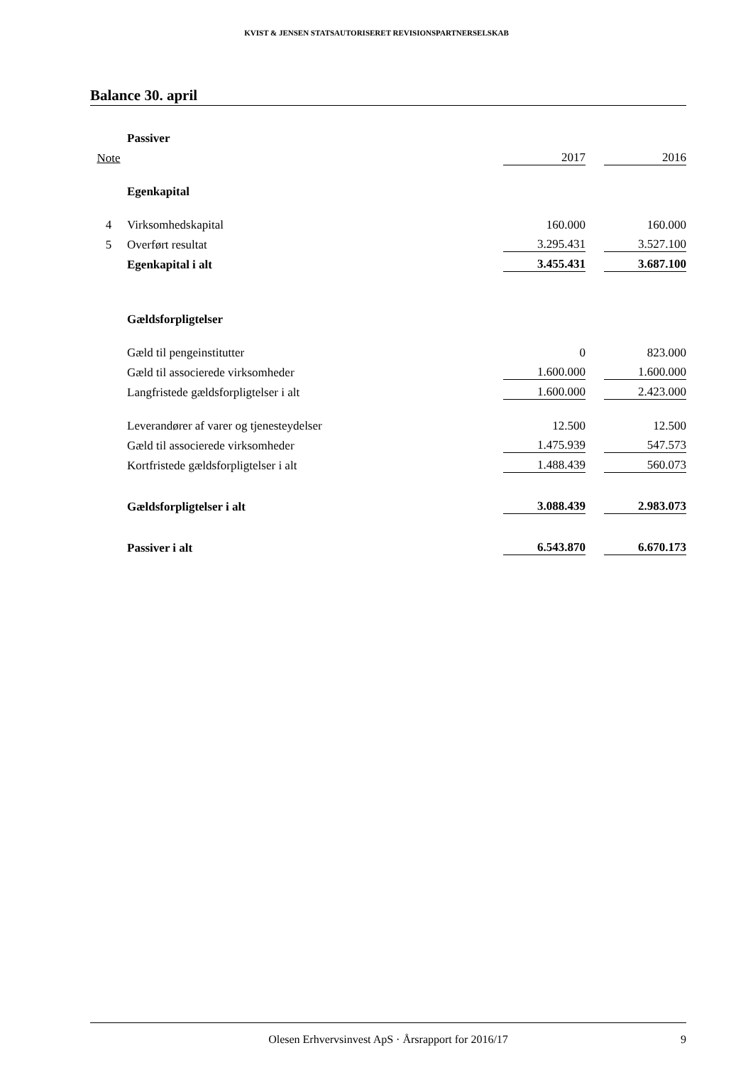KVIST & JENSEN STATSAUTORISERET REVISIONSPARTNERSELSKAB
Balance 30. april
| | Passiver | | | |
| Note | | 2017 | | 2016 |
| | Egenkapital | | | |
| 4 | Virksomhedskapital | 160.000 | | 160.000 |
| 5 | Overført resultat | 3.295.431 | | 3.527.100 |
| | Egenkapital i alt | 3.455.431 | | 3.687.100 |
| | Gældsforpligtelser | | | |
| | Gæld til pengeinstitutter | 0 | | 823.000 |
| | Gæld til associerede virksomheder | 1.600.000 | | 1.600.000 |
| | Langfristede gældsforpligtelser i alt | 1.600.000 | | 2.423.000 |
| | Leverandører af varer og tjenesteydelser | 12.500 | | 12.500 |
| | Gæld til associerede virksomheder | 1.475.939 | | 547.573 |
| | Kortfristede gældsforpligtelser i alt | 1.488.439 | | 560.073 |
| | Gældsforpligtelser i alt | 3.088.439 | | 2.983.073 |
| | Passiver i alt | 6.543.870 | | 6.670.173 |
Olesen Erhvervsinvest ApS · Årsrapport for 2016/17 9